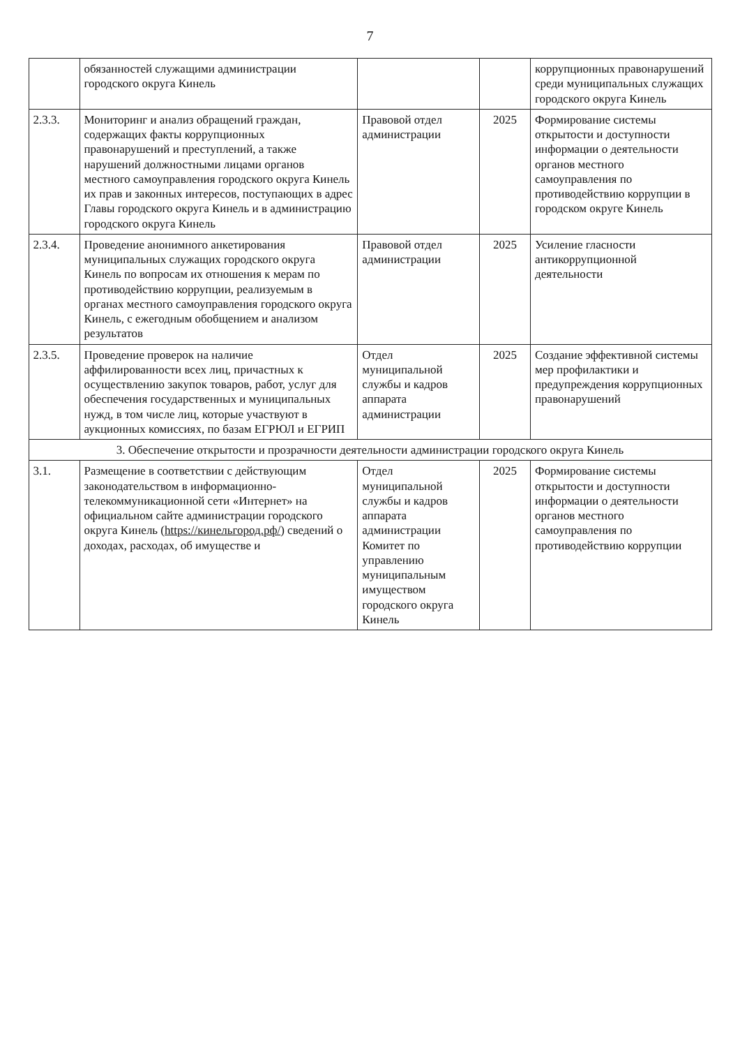7
| | обязанностей служащими администрации городского округа Кинель | | | коррупционных правонарушений среди муниципальных служащих городского округа Кинель |
| 2.3.3. | Мониторинг и анализ обращений граждан, содержащих факты коррупционных правонарушений и преступлений, а также нарушений должностными лицами органов местного самоуправления городского округа Кинель их прав и законных интересов, поступающих в адрес Главы городского округа Кинель и в администрацию городского округа Кинель | Правовой отдел администрации | 2025 | Формирование системы открытости и доступности информации о деятельности органов местного самоуправления по противодействию коррупции в городском округе Кинель |
| 2.3.4. | Проведение анонимного анкетирования муниципальных служащих городского округа Кинель по вопросам их отношения к мерам по противодействию коррупции, реализуемым в органах местного самоуправления городского округа Кинель, с ежегодным обобщением и анализом результатов | Правовой отдел администрации | 2025 | Усиление гласности антикоррупционной деятельности |
| 2.3.5. | Проведение проверок на наличие аффилированности всех лиц, причастных к осуществлению закупок товаров, работ, услуг для обеспечения государственных и муниципальных нужд, в том числе лиц, которые участвуют в аукционных комиссиях, по базам ЕГРЮЛ и ЕГРИП | Отдел муниципальной службы и кадров аппарата администрации | 2025 | Создание эффективной системы мер профилактики и предупреждения коррупционных правонарушений |
| 3. Обеспечение открытости и прозрачности деятельности администрации городского округа Кинель | | | | |
| 3.1. | Размещение в соответствии с действующим законодательством в информационно-телекоммуникационной сети «Интернет» на официальном сайте администрации городского округа Кинель ( https://кинельгород.рф/ ) сведений о доходах, расходах, об имуществе и | Отдел муниципальной службы и кадров аппарата администрации Комитет по управлению муниципальным имуществом городского округа Кинель | 2025 | Формирование системы открытости и доступности информации о деятельности органов местного самоуправления по противодействию коррупции |